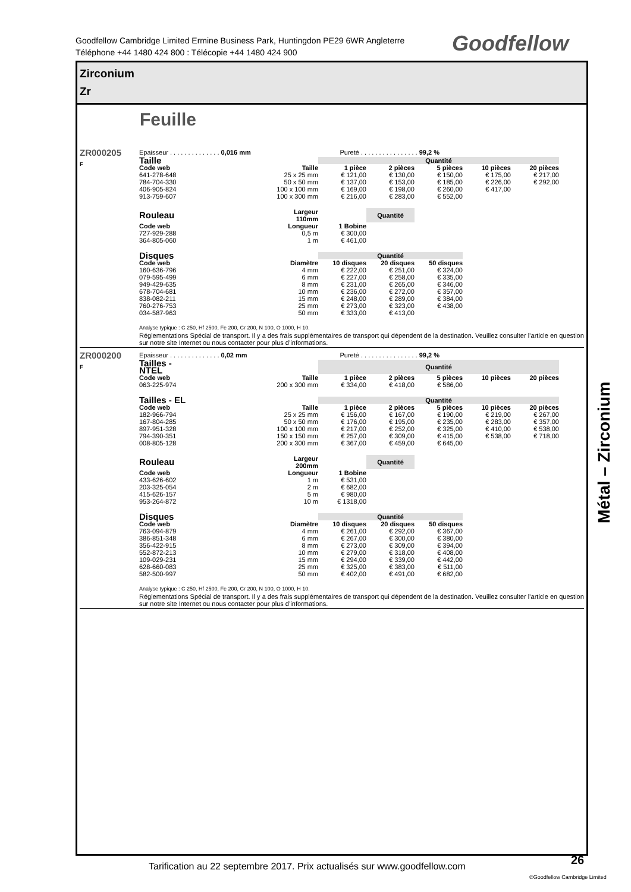Goodfellow Cambridge Limited Ermine Business Park, Huntingdon PE29 6WR Angleterre
Téléphone +44 1480 424 800 : Télécopie +44 1480 424 900
Goodfellow
Zirconium
Zr
Feuille
ZR000205
F
Epaisseur . . . . . . . . . . . . . . 0,016 mm Pureté . . . . . . . . . . . . . . . . 99,2 %
| Taille | | Quantité | | | | |
| --- | --- | --- | --- | --- | --- | --- |
| Code web | Taille | 1 pièce | 2 pièces | 5 pièces | 10 pièces | 20 pièces |
| 641-278-648 | 25 x 25 mm | € 121,00 | € 130,00 | € 150,00 | € 175,00 | € 217,00 |
| 784-704-330 | 50 x 50 mm | € 137,00 | € 153,00 | € 185,00 | € 226,00 | € 292,00 |
| 406-905-824 | 100 x 100 mm | € 169,00 | € 198,00 | € 260,00 | € 417,00 | |
| 913-759-607 | 100 x 300 mm | € 216,00 | € 283,00 | € 552,00 | | |
| Rouleau | Largeur 110mm | | Quantité |
| --- | --- | --- | --- |
| Code web | Longueur | 1 Bobine | |
| 727-929-288 | 0,5 m | € 300,00 | |
| 364-805-060 | 1 m | € 461,00 | |
| Disques | | Quantité | | |
| --- | --- | --- | --- | --- |
| Code web | Diamètre | 10 disques | 20 disques | 50 disques |
| 160-636-796 | 4 mm | € 222,00 | € 251,00 | € 324,00 |
| 079-595-499 | 6 mm | € 227,00 | € 258,00 | € 335,00 |
| 949-429-635 | 8 mm | € 231,00 | € 265,00 | € 346,00 |
| 678-704-681 | 10 mm | € 236,00 | € 272,00 | € 357,00 |
| 838-082-211 | 15 mm | € 248,00 | € 289,00 | € 384,00 |
| 760-276-753 | 25 mm | € 273,00 | € 323,00 | € 438,00 |
| 034-587-963 | 50 mm | € 333,00 | € 413,00 | |
Analyse typique : C 250, Hf 2500, Fe 200, Cr 200, N 100, O 1000, H 10.
Réglementations Spécial de transport. Il y a des frais supplémentaires de transport qui dépendent de la destination. Veuillez consulter l’article en question sur notre site Internet ou nous contacter pour plus d’informations.
ZR000200
F
Epaisseur . . . . . . . . . . . . . . 0,02 mm Pureté . . . . . . . . . . . . . . . . 99,2 %
| Tailles - NTEL | | Quantité | | | | |
| --- | --- | --- | --- | --- | --- | --- |
| Code web | Taille | 1 pièce | 2 pièces | 5 pièces | 10 pièces | 20 pièces |
| 063-225-974 | 200 x 300 mm | € 334,00 | € 418,00 | € 586,00 | | |
| Tailles - EL | | Quantité | | | | |
| --- | --- | --- | --- | --- | --- | --- |
| Code web | Taille | 1 pièce | 2 pièces | 5 pièces | 10 pièces | 20 pièces |
| 182-966-794 | 25 x 25 mm | € 156,00 | € 167,00 | € 190,00 | € 219,00 | € 267,00 |
| 167-804-285 | 50 x 50 mm | € 176,00 | € 195,00 | € 235,00 | € 283,00 | € 357,00 |
| 897-951-328 | 100 x 100 mm | € 217,00 | € 252,00 | € 325,00 | € 410,00 | € 538,00 |
| 794-390-351 | 150 x 150 mm | € 257,00 | € 309,00 | € 415,00 | € 538,00 | € 718,00 |
| 008-805-128 | 200 x 300 mm | € 367,00 | € 459,00 | € 645,00 | | |
| Rouleau | Largeur 200mm | | Quantité |
| --- | --- | --- | --- |
| Code web | Longueur | 1 Bobine | |
| 433-626-602 | 1 m | € 531,00 | |
| 203-325-054 | 2 m | € 682,00 | |
| 415-626-157 | 5 m | € 980,00 | |
| 953-264-872 | 10 m | € 1318,00 | |
| Disques | | Quantité | | |
| --- | --- | --- | --- | --- |
| Code web | Diamètre | 10 disques | 20 disques | 50 disques |
| 763-094-879 | 4 mm | € 261,00 | € 292,00 | € 367,00 |
| 386-851-348 | 6 mm | € 267,00 | € 300,00 | € 380,00 |
| 356-422-915 | 8 mm | € 273,00 | € 309,00 | € 394,00 |
| 552-872-213 | 10 mm | € 279,00 | € 318,00 | € 408,00 |
| 109-029-231 | 15 mm | € 294,00 | € 339,00 | € 442,00 |
| 628-660-083 | 25 mm | € 325,00 | € 383,00 | € 511,00 |
| 582-500-997 | 50 mm | € 402,00 | € 491,00 | € 682,00 |
Analyse typique : C 250, Hf 2500, Fe 200, Cr 200, N 100, O 1000, H 10.
Réglementations Spécial de transport. Il y a des frais supplémentaires de transport qui dépendent de la destination. Veuillez consulter l’article en question sur notre site Internet ou nous contacter pour plus d’informations.
Métal – Zirconium
Tarification au 22 septembre 2017. Prix actualisés sur www.goodfellow.com
26
©Goodfellow Cambridge Limited